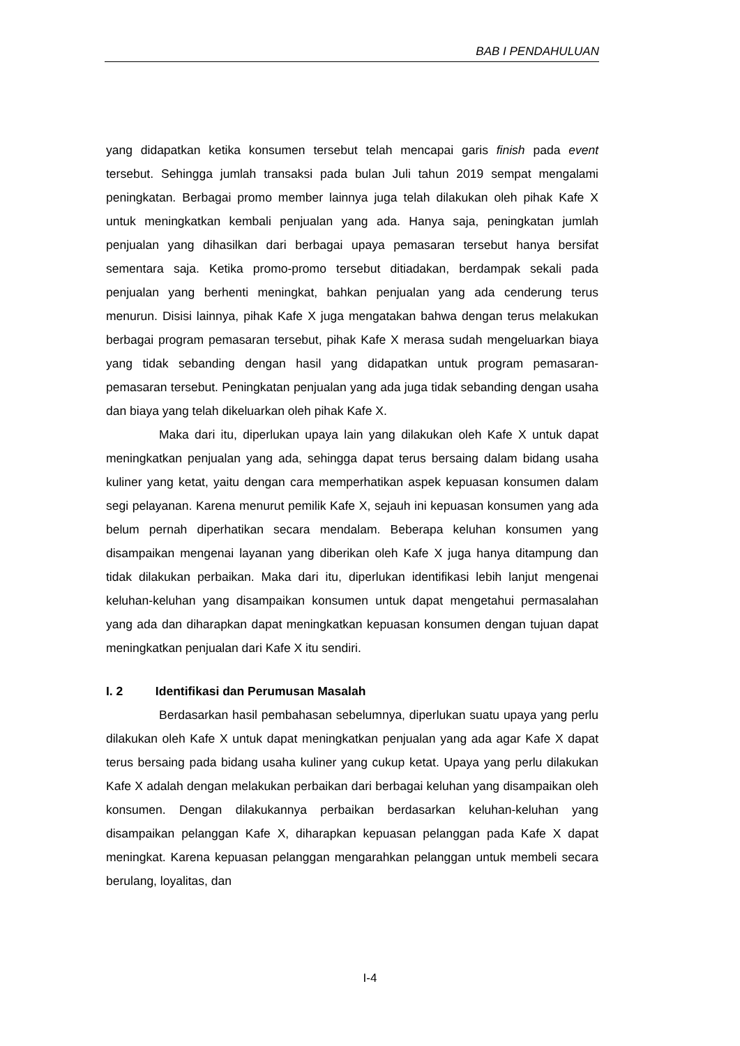BAB I PENDAHULUAN
yang didapatkan ketika konsumen tersebut telah mencapai garis finish pada event tersebut. Sehingga jumlah transaksi pada bulan Juli tahun 2019 sempat mengalami peningkatan. Berbagai promo member lainnya juga telah dilakukan oleh pihak Kafe X untuk meningkatkan kembali penjualan yang ada. Hanya saja, peningkatan jumlah penjualan yang dihasilkan dari berbagai upaya pemasaran tersebut hanya bersifat sementara saja. Ketika promo-promo tersebut ditiadakan, berdampak sekali pada penjualan yang berhenti meningkat, bahkan penjualan yang ada cenderung terus menurun. Disisi lainnya, pihak Kafe X juga mengatakan bahwa dengan terus melakukan berbagai program pemasaran tersebut, pihak Kafe X merasa sudah mengeluarkan biaya yang tidak sebanding dengan hasil yang didapatkan untuk program pemasaran-pemasaran tersebut. Peningkatan penjualan yang ada juga tidak sebanding dengan usaha dan biaya yang telah dikeluarkan oleh pihak Kafe X.
Maka dari itu, diperlukan upaya lain yang dilakukan oleh Kafe X untuk dapat meningkatkan penjualan yang ada, sehingga dapat terus bersaing dalam bidang usaha kuliner yang ketat, yaitu dengan cara memperhatikan aspek kepuasan konsumen dalam segi pelayanan. Karena menurut pemilik Kafe X, sejauh ini kepuasan konsumen yang ada belum pernah diperhatikan secara mendalam. Beberapa keluhan konsumen yang disampaikan mengenai layanan yang diberikan oleh Kafe X juga hanya ditampung dan tidak dilakukan perbaikan. Maka dari itu, diperlukan identifikasi lebih lanjut mengenai keluhan-keluhan yang disampaikan konsumen untuk dapat mengetahui permasalahan yang ada dan diharapkan dapat meningkatkan kepuasan konsumen dengan tujuan dapat meningkatkan penjualan dari Kafe X itu sendiri.
I. 2 Identifikasi dan Perumusan Masalah
Berdasarkan hasil pembahasan sebelumnya, diperlukan suatu upaya yang perlu dilakukan oleh Kafe X untuk dapat meningkatkan penjualan yang ada agar Kafe X dapat terus bersaing pada bidang usaha kuliner yang cukup ketat. Upaya yang perlu dilakukan Kafe X adalah dengan melakukan perbaikan dari berbagai keluhan yang disampaikan oleh konsumen. Dengan dilakukannya perbaikan berdasarkan keluhan-keluhan yang disampaikan pelanggan Kafe X, diharapkan kepuasan pelanggan pada Kafe X dapat meningkat. Karena kepuasan pelanggan mengarahkan pelanggan untuk membeli secara berulang, loyalitas, dan
I-4